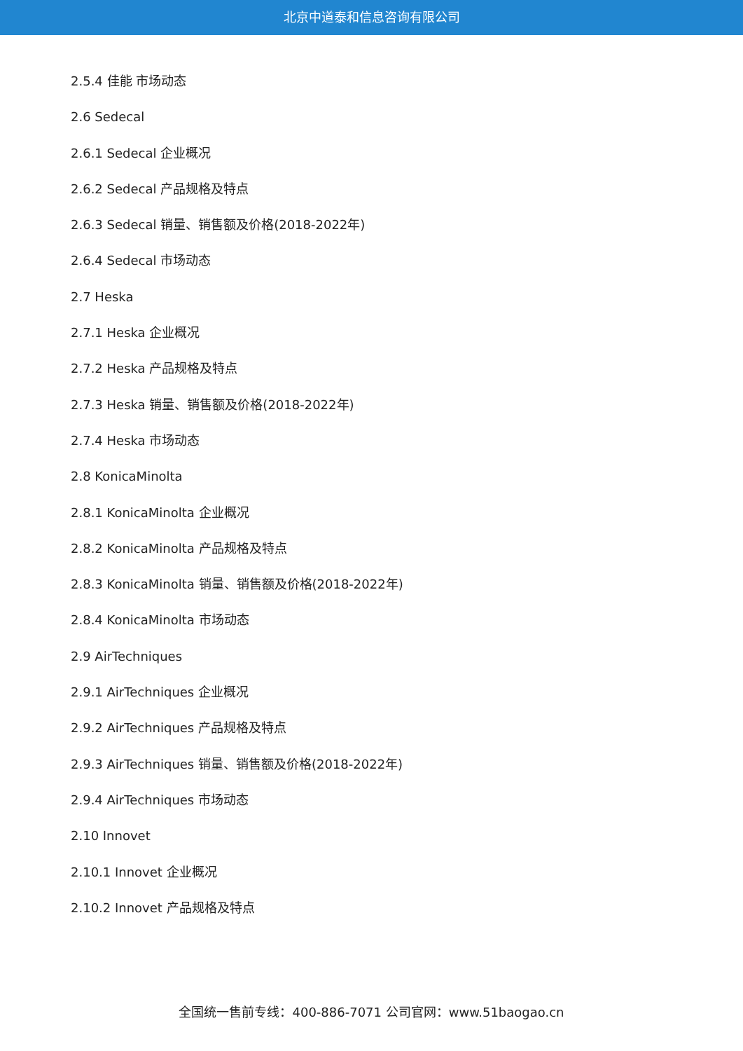北京中道泰和信息咨询有限公司
2.5.4 佳能 市场动态
2.6 Sedecal
2.6.1 Sedecal 企业概况
2.6.2 Sedecal 产品规格及特点
2.6.3 Sedecal 销量、销售额及价格(2018-2022年)
2.6.4 Sedecal 市场动态
2.7 Heska
2.7.1 Heska 企业概况
2.7.2 Heska 产品规格及特点
2.7.3 Heska 销量、销售额及价格(2018-2022年)
2.7.4 Heska 市场动态
2.8 KonicaMinolta
2.8.1 KonicaMinolta 企业概况
2.8.2 KonicaMinolta 产品规格及特点
2.8.3 KonicaMinolta 销量、销售额及价格(2018-2022年)
2.8.4 KonicaMinolta 市场动态
2.9 AirTechniques
2.9.1 AirTechniques 企业概况
2.9.2 AirTechniques 产品规格及特点
2.9.3 AirTechniques 销量、销售额及价格(2018-2022年)
2.9.4 AirTechniques 市场动态
2.10 Innovet
2.10.1 Innovet 企业概况
2.10.2 Innovet 产品规格及特点
全国统一售前专线：400-886-7071 公司官网：www.51baogao.cn